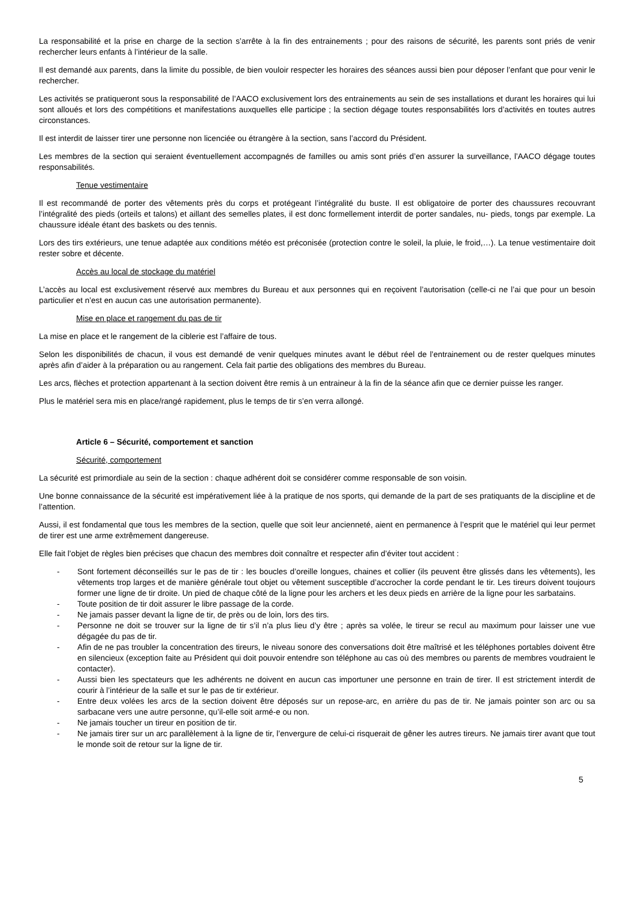La responsabilité et la prise en charge de la section s’arrête à la fin des entrainements ; pour des raisons de sécurité, les parents sont priés de venir rechercher leurs enfants à l’intérieur de la salle.
Il est demandé aux parents, dans la limite du possible, de bien vouloir respecter les horaires des séances aussi bien pour déposer l’enfant que pour venir le rechercher.
Les activités se pratiqueront sous la responsabilité de l’AACO exclusivement lors des entrainements au sein de ses installations et durant les horaires qui lui sont alloués et lors des compétitions et manifestations auxquelles elle participe ; la section dégage toutes responsabilités lors d’activités en toutes autres circonstances.
Il est interdit de laisser tirer une personne non licenciée ou étrangère à la section, sans l’accord du Président.
Les membres de la section qui seraient éventuellement accompagnés de familles ou amis sont priés d’en assurer la surveillance, l’AACO dégage toutes responsabilités.
Tenue vestimentaire
Il est recommandé de porter des vêtements près du corps et protégeant l’intégralité du buste. Il est obligatoire de porter des chaussures recouvrant l’intégralité des pieds (orteils et talons) et aillant des semelles plates, il est donc formellement interdit de porter sandales, nu- pieds, tongs par exemple. La chaussure idéale étant des baskets ou des tennis.
Lors des tirs extérieurs, une tenue adaptée aux conditions météo est préconisée (protection contre le soleil, la pluie, le froid,…). La tenue vestimentaire doit rester sobre et décente.
Accès au local de stockage du matériel
L’accès au local est exclusivement réservé aux membres du Bureau et aux personnes qui en reçoivent l’autorisation (celle-ci ne l’ai que pour un besoin particulier et n’est en aucun cas une autorisation permanente).
Mise en place et rangement du pas de tir
La mise en place et le rangement de la ciblerie est l’affaire de tous.
Selon les disponibilités de chacun, il vous est demandé de venir quelques minutes avant le début réel de l’entrainement ou de rester quelques minutes après afin d’aider à la préparation ou au rangement. Cela fait partie des obligations des membres du Bureau.
Les arcs, flèches et protection appartenant à la section doivent être remis à un entraineur à la fin de la séance afin que ce dernier puisse les ranger.
Plus le matériel sera mis en place/rangé rapidement, plus le temps de tir s’en verra allongé.
Article 6 – Sécurité, comportement et sanction
Sécurité, comportement
La sécurité est primordiale au sein de la section : chaque adhérent doit se considérer comme responsable de son voisin.
Une bonne connaissance de la sécurité est impérativement liée à la pratique de nos sports, qui demande de la part de ses pratiquants de la discipline et de l’attention.
Aussi, il est fondamental que tous les membres de la section, quelle que soit leur ancienneté, aient en permanence à l’esprit que le matériel qui leur permet de tirer est une arme extrêmement dangereuse.
Elle fait l’objet de règles bien précises que chacun des membres doit connaître et respecter afin d’éviter tout accident :
- Sont fortement déconseillés sur le pas de tir : les boucles d’oreille longues, chaines et collier (ils peuvent être glissés dans les vêtements), les vêtements trop larges et de manière générale tout objet ou vêtement susceptible d’accrocher la corde pendant le tir. Les tireurs doivent toujours former une ligne de tir droite. Un pied de chaque côté de la ligne pour les archers et les deux pieds en arrière de la ligne pour les sarbatains.
- Toute position de tir doit assurer le libre passage de la corde.
- Ne jamais passer devant la ligne de tir, de près ou de loin, lors des tirs.
- Personne ne doit se trouver sur la ligne de tir s’il n’a plus lieu d’y être ; après sa volée, le tireur se recul au maximum pour laisser une vue dégagée du pas de tir.
- Afin de ne pas troubler la concentration des tireurs, le niveau sonore des conversations doit être maîtrisé et les téléphones portables doivent être en silencieux (exception faite au Président qui doit pouvoir entendre son téléphone au cas où des membres ou parents de membres voudraient le contacter).
- Aussi bien les spectateurs que les adhérents ne doivent en aucun cas importuner une personne en train de tirer. Il est strictement interdit de courir à l’intérieur de la salle et sur le pas de tir extérieur.
- Entre deux volées les arcs de la section doivent être déposés sur un repose-arc, en arrière du pas de tir. Ne jamais pointer son arc ou sa sarbacane vers une autre personne, qu’il-elle soit armé-e ou non.
- Ne jamais toucher un tireur en position de tir.
- Ne jamais tirer sur un arc parallèlement à la ligne de tir, l’envergure de celui-ci risquerait de gêner les autres tireurs. Ne jamais tirer avant que tout le monde soit de retour sur la ligne de tir.
5